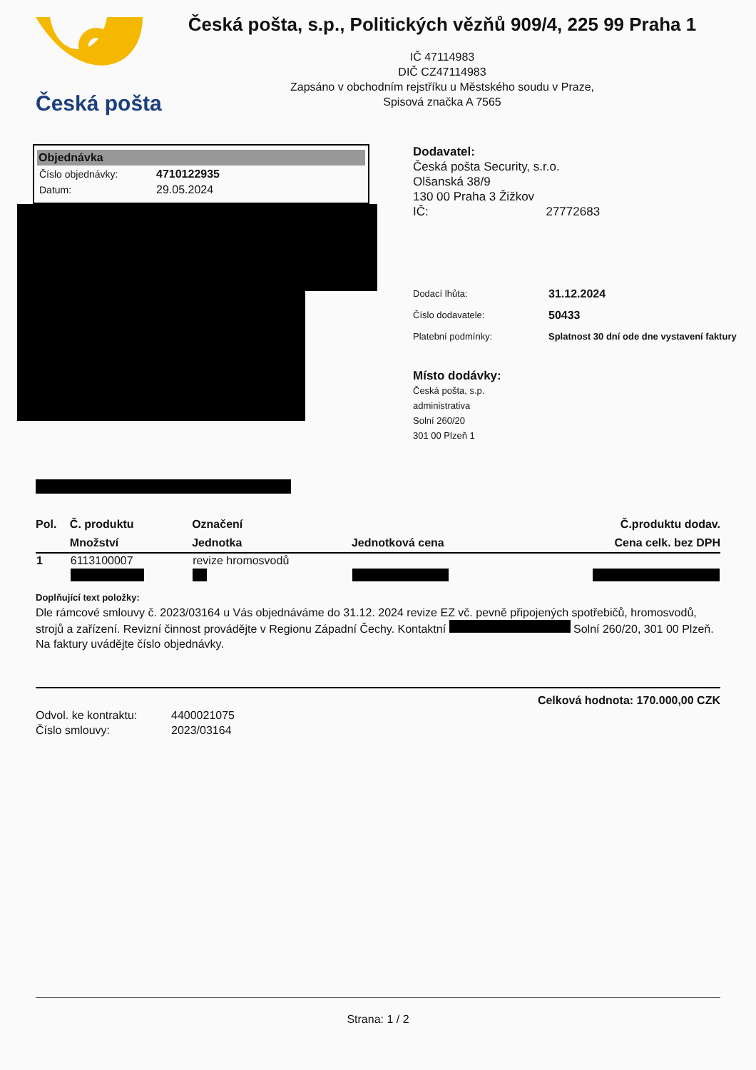Česká pošta
Česká pošta, s.p., Politických vězňů 909/4, 225 99 Praha 1
IČ 47114983
DIČ CZ47114983
Zapsáno v obchodním rejstříku u Městského soudu v Praze,
Spisová značka A 7565
Objednávka
| Číslo objednávky: | 4710122935 |
| Datum: | 29.05.2024 |
Dodavatel:
Česká pošta Security, s.r.o.
Olšanská 38/9
130 00 Praha 3 Žižkov
IČ: 27772683
| Dodací lhůta: | 31.12.2024 |
| Číslo dodavatele: | 50433 |
| Platební podmínky: | Splatnost 30 dní ode dne vystavení faktury |
Místo dodávky:
Česká pošta, s.p.
administrativa
Solní 260/20
301 00 Plzeň 1
| Pol. | Č. produktu | Označení | | Č.produktu dodav. |
| --- | --- | --- | --- | --- |
| | Množství | Jednotka | Jednotková cena | Cena celk. bez DPH |
| 1 | 6113100007 | revize hromosvodů | | |
Doplňující text položky:
Dle rámcové smlouvy č. 2023/03164 u Vás objednáváme do 31.12. 2024 revize EZ vč. pevně připojených spotřebičů, hromosvodů, strojů a zařízení. Revizní činnost provádějte v Regionu Západní Čechy. Kontaktní Solní 260/20, 301 00 Plzeň. Na faktury uvádějte číslo objednávky.
Celková hodnota: 170.000,00 CZK
Odvol. ke kontraktu: 4400021075
Číslo smlouvy: 2023/03164
Strana: 1 / 2